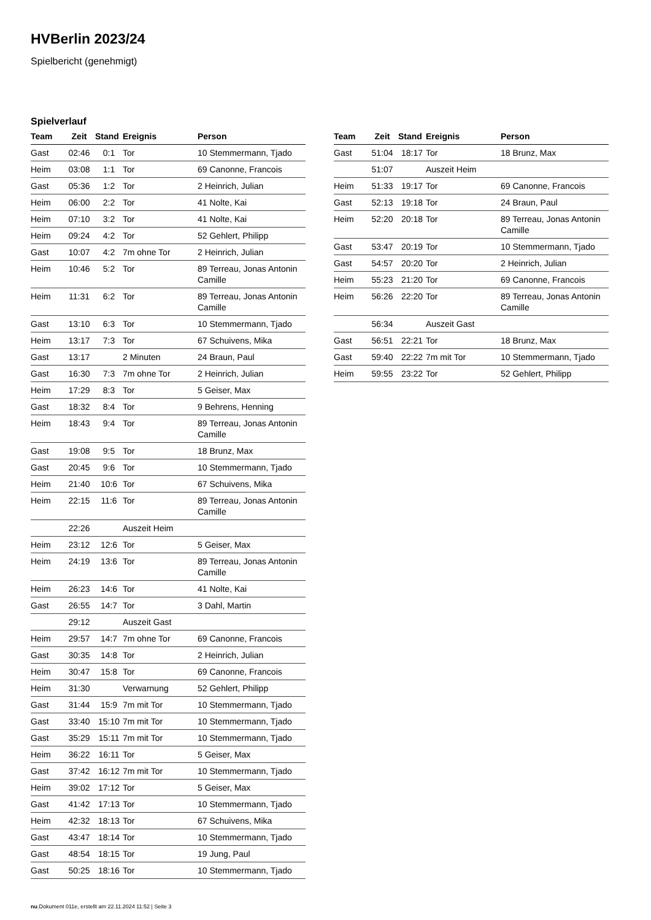HVBerlin 2023/24
Spielbericht (genehmigt)
Spielverlauf
| Team | Zeit | Stand | Ereignis | Person |
| --- | --- | --- | --- | --- |
| Gast | 02:46 | 0:1 | Tor | 10 Stemmermann, Tjado |
| Heim | 03:08 | 1:1 | Tor | 69 Canonne, Francois |
| Gast | 05:36 | 1:2 | Tor | 2 Heinrich, Julian |
| Heim | 06:00 | 2:2 | Tor | 41 Nolte, Kai |
| Heim | 07:10 | 3:2 | Tor | 41 Nolte, Kai |
| Heim | 09:24 | 4:2 | Tor | 52 Gehlert, Philipp |
| Gast | 10:07 | 4:2 | 7m ohne Tor | 2 Heinrich, Julian |
| Heim | 10:46 | 5:2 | Tor | 89 Terreau, Jonas Antonin Camille |
| Heim | 11:31 | 6:2 | Tor | 89 Terreau, Jonas Antonin Camille |
| Gast | 13:10 | 6:3 | Tor | 10 Stemmermann, Tjado |
| Heim | 13:17 | 7:3 | Tor | 67 Schuivens, Mika |
| Gast | 13:17 | | 2 Minuten | 24 Braun, Paul |
| Gast | 16:30 | 7:3 | 7m ohne Tor | 2 Heinrich, Julian |
| Heim | 17:29 | 8:3 | Tor | 5 Geiser, Max |
| Gast | 18:32 | 8:4 | Tor | 9 Behrens, Henning |
| Heim | 18:43 | 9:4 | Tor | 89 Terreau, Jonas Antonin Camille |
| Gast | 19:08 | 9:5 | Tor | 18 Brunz, Max |
| Gast | 20:45 | 9:6 | Tor | 10 Stemmermann, Tjado |
| Heim | 21:40 | 10:6 | Tor | 67 Schuivens, Mika |
| Heim | 22:15 | 11:6 | Tor | 89 Terreau, Jonas Antonin Camille |
| | 22:26 | | Auszeit Heim | |
| Heim | 23:12 | 12:6 | Tor | 5 Geiser, Max |
| Heim | 24:19 | 13:6 | Tor | 89 Terreau, Jonas Antonin Camille |
| Heim | 26:23 | 14:6 | Tor | 41 Nolte, Kai |
| Gast | 26:55 | 14:7 | Tor | 3 Dahl, Martin |
| | 29:12 | | Auszeit Gast | |
| Heim | 29:57 | 14:7 | 7m ohne Tor | 69 Canonne, Francois |
| Gast | 30:35 | 14:8 | Tor | 2 Heinrich, Julian |
| Heim | 30:47 | 15:8 | Tor | 69 Canonne, Francois |
| Heim | 31:30 | | Verwarnung | 52 Gehlert, Philipp |
| Gast | 31:44 | 15:9 | 7m mit Tor | 10 Stemmermann, Tjado |
| Gast | 33:40 | 15:10 | 7m mit Tor | 10 Stemmermann, Tjado |
| Gast | 35:29 | 15:11 | 7m mit Tor | 10 Stemmermann, Tjado |
| Heim | 36:22 | 16:11 | Tor | 5 Geiser, Max |
| Gast | 37:42 | 16:12 | 7m mit Tor | 10 Stemmermann, Tjado |
| Heim | 39:02 | 17:12 | Tor | 5 Geiser, Max |
| Gast | 41:42 | 17:13 | Tor | 10 Stemmermann, Tjado |
| Heim | 42:32 | 18:13 | Tor | 67 Schuivens, Mika |
| Gast | 43:47 | 18:14 | Tor | 10 Stemmermann, Tjado |
| Gast | 48:54 | 18:15 | Tor | 19 Jung, Paul |
| Gast | 50:25 | 18:16 | Tor | 10 Stemmermann, Tjado |
| Team | Zeit | Stand | Ereignis | Person |
| --- | --- | --- | --- | --- |
| Gast | 51:04 | 18:17 | Tor | 18 Brunz, Max |
| | 51:07 | | Auszeit Heim | |
| Heim | 51:33 | 19:17 | Tor | 69 Canonne, Francois |
| Gast | 52:13 | 19:18 | Tor | 24 Braun, Paul |
| Heim | 52:20 | 20:18 | Tor | 89 Terreau, Jonas Antonin Camille |
| Gast | 53:47 | 20:19 | Tor | 10 Stemmermann, Tjado |
| Gast | 54:57 | 20:20 | Tor | 2 Heinrich, Julian |
| Heim | 55:23 | 21:20 | Tor | 69 Canonne, Francois |
| Heim | 56:26 | 22:20 | Tor | 89 Terreau, Jonas Antonin Camille |
| | 56:34 | | Auszeit Gast | |
| Gast | 56:51 | 22:21 | Tor | 18 Brunz, Max |
| Gast | 59:40 | 22:22 | 7m mit Tor | 10 Stemmermann, Tjado |
| Heim | 59:55 | 23:22 | Tor | 52 Gehlert, Philipp |
nu.Dokument 011e, erstellt am 22.11.2024 11:52 | Seite 3